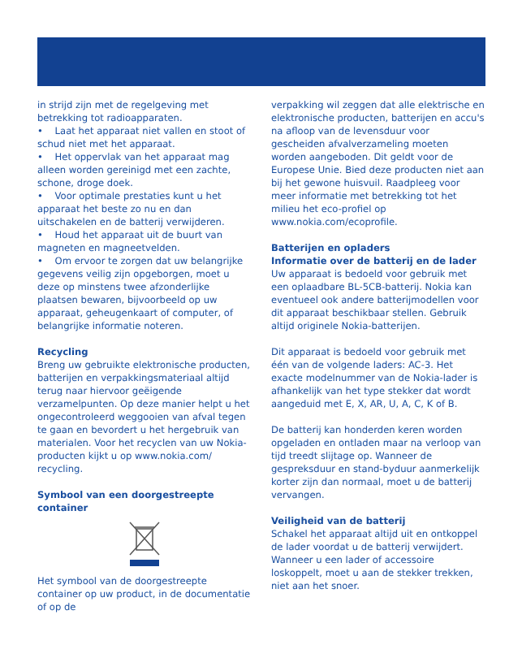in strijd zijn met de regelgeving met betrekking tot radioapparaten.
• Laat het apparaat niet vallen en stoot of schud niet met het apparaat.
• Het oppervlak van het apparaat mag alleen worden gereinigd met een zachte, schone, droge doek.
• Voor optimale prestaties kunt u het apparaat het beste zo nu en dan uitschakelen en de batterij verwijderen.
• Houd het apparaat uit de buurt van magneten en magneetvelden.
• Om ervoor te zorgen dat uw belangrijke gegevens veilig zijn opgeborgen, moet u deze op minstens twee afzonderlijke plaatsen bewaren, bijvoorbeeld op uw apparaat, geheugenkaart of computer, of belangrijke informatie noteren.
Recycling
Breng uw gebruikte elektronische producten, batterijen en verpakkingsmateriaal altijd terug naar hiervoor geëigende verzamelpunten. Op deze manier helpt u het ongecontroleerd weggooien van afval tegen te gaan en bevordert u het hergebruik van materialen. Voor het recyclen van uw Nokia-producten kijkt u op www.nokia.com/ recycling.
Symbool van een doorgestreepte container
Het symbool van de doorgestreepte container op uw product, in de documentatie of op de
verpakking wil zeggen dat alle elektrische en elektronische producten, batterijen en accu's na afloop van de levensduur voor gescheiden afvalverzameling moeten worden aangeboden. Dit geldt voor de Europese Unie. Bied deze producten niet aan bij het gewone huisvuil. Raadpleeg voor meer informatie met betrekking tot het milieu het eco-profiel op www.nokia.com/ecoprofile.
Batterijen en opladers
Informatie over de batterij en de lader
Uw apparaat is bedoeld voor gebruik met een oplaadbare BL-5CB-batterij. Nokia kan eventueel ook andere batterijmodellen voor dit apparaat beschikbaar stellen. Gebruik altijd originele Nokia-batterijen.
Dit apparaat is bedoeld voor gebruik met één van de volgende laders: AC-3. Het exacte modelnummer van de Nokia-lader is afhankelijk van het type stekker dat wordt aangeduid met E, X, AR, U, A, C, K of B.
De batterij kan honderden keren worden opgeladen en ontladen maar na verloop van tijd treedt slijtage op. Wanneer de gespreksduur en stand-byduur aanmerkelijk korter zijn dan normaal, moet u de batterij vervangen.
Veiligheid van de batterij
Schakel het apparaat altijd uit en ontkoppel de lader voordat u de batterij verwijdert. Wanneer u een lader of accessoire loskoppelt, moet u aan de stekker trekken, niet aan het snoer.